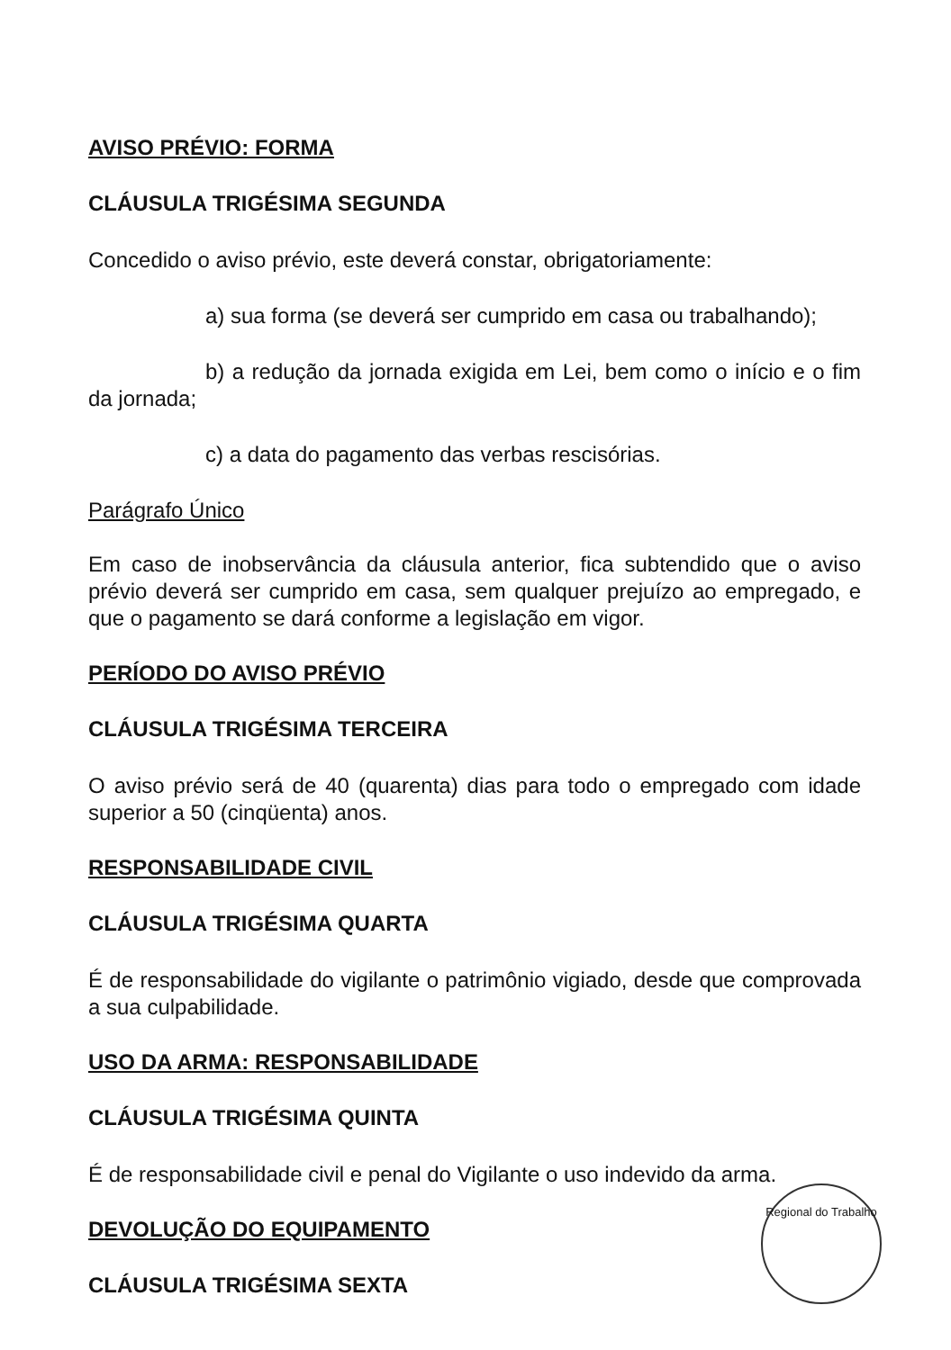AVISO PRÉVIO: FORMA
CLÁUSULA TRIGÉSIMA SEGUNDA
Concedido o aviso prévio, este deverá constar, obrigatoriamente:
a) sua forma (se deverá ser cumprido em casa ou trabalhando);
b) a redução da jornada exigida em Lei, bem como o início e o fim da jornada;
c) a data do pagamento das verbas rescisórias.
Parágrafo Único
Em caso de inobservância da cláusula anterior, fica subtendido que o aviso prévio deverá ser cumprido em casa, sem qualquer prejuízo ao empregado, e que o pagamento se dará conforme a legislação em vigor.
PERÍODO DO AVISO PRÉVIO
CLÁUSULA TRIGÉSIMA TERCEIRA
O aviso prévio será de 40 (quarenta) dias para todo o empregado com idade superior a 50 (cinqüenta) anos.
RESPONSABILIDADE CIVIL
CLÁUSULA TRIGÉSIMA QUARTA
É de responsabilidade do vigilante o patrimônio vigiado, desde que comprovada a sua culpabilidade.
USO DA ARMA: RESPONSABILIDADE
CLÁUSULA TRIGÉSIMA QUINTA
É de responsabilidade civil e penal do Vigilante o uso indevido da arma.
DEVOLUÇÃO DO EQUIPAMENTO
CLÁUSULA TRIGÉSIMA SEXTA
Regional do Trabalho